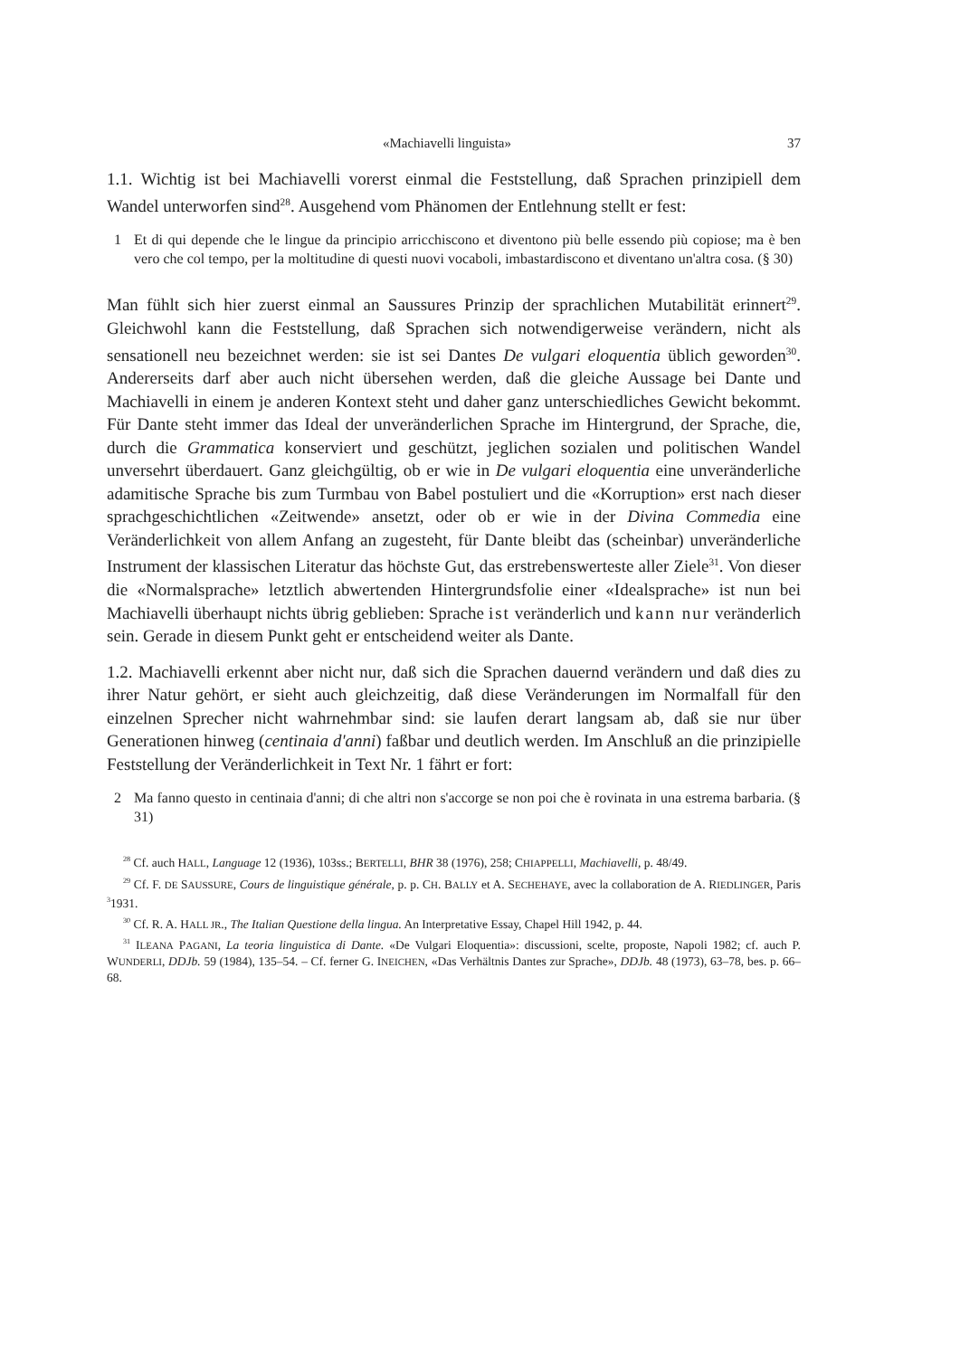«Machiavelli linguista» 37
1.1. Wichtig ist bei Machiavelli vorerst einmal die Feststellung, daß Sprachen prinzipiell dem Wandel unterworfen sind<sup>28</sup>. Ausgehend vom Phänomen der Entlehnung stellt er fest:
1 Et di qui depende che le lingue da principio arricchiscono et diventono più belle essendo più copiose; ma è ben vero che col tempo, per la moltitudine di questi nuovi vocaboli, imbastardiscono et diventano un'altra cosa. (§ 30)
Man fühlt sich hier zuerst einmal an Saussures Prinzip der sprachlichen Mutabilität erinnert<sup>29</sup>. Gleichwohl kann die Feststellung, daß Sprachen sich notwendigerweise verändern, nicht als sensationell neu bezeichnet werden: sie ist sei Dantes De vulgari eloquentia üblich geworden<sup>30</sup>. Andererseits darf aber auch nicht übersehen werden, daß die gleiche Aussage bei Dante und Machiavelli in einem je anderen Kontext steht und daher ganz unterschiedliches Gewicht bekommt. Für Dante steht immer das Ideal der unveränderlichen Sprache im Hintergrund, der Sprache, die, durch die Grammatica konserviert und geschützt, jeglichen sozialen und politischen Wandel unversehrt überdauert. Ganz gleichgültig, ob er wie in De vulgari eloquentia eine unveränderliche adamitische Sprache bis zum Turmbau von Babel postuliert und die «Korruption» erst nach dieser sprachgeschichtlichen «Zeitwende» ansetzt, oder ob er wie in der Divina Commedia eine Veränderlichkeit von allem Anfang an zugesteht, für Dante bleibt das (scheinbar) unveränderliche Instrument der klassischen Literatur das höchste Gut, das erstrebenswerteste aller Ziele<sup>31</sup>. Von dieser die «Normalsprache» letztlich abwertenden Hintergrundsfolie einer «Idealsprache» ist nun bei Machiavelli überhaupt nichts übrig geblieben: Sprache ist veränderlich und kann nur veränderlich sein. Gerade in diesem Punkt geht er entscheidend weiter als Dante.
1.2. Machiavelli erkennt aber nicht nur, daß sich die Sprachen dauernd verändern und daß dies zu ihrer Natur gehört, er sieht auch gleichzeitig, daß diese Veränderungen im Normalfall für den einzelnen Sprecher nicht wahrnehmbar sind: sie laufen derart langsam ab, daß sie nur über Generationen hinweg (centinaia d'anni) faßbar und deutlich werden. Im Anschluß an die prinzipielle Feststellung der Veränderlichkeit in Text Nr. 1 fährt er fort:
2 Ma fanno questo in centinaia d'anni; di che altri non s'accorge se non poi che è rovinata in una estrema barbaria. (§ 31)
<sup>28</sup> Cf. auch HALL, Language 12 (1936), 103ss.; BERTELLI, BHR 38 (1976), 258; CHIAPPELLI, Machiavelli, p. 48/49.
<sup>29</sup> Cf. F. DE SAUSSURE, Cours de linguistique générale, p. p. CH. BALLY et A. SECHEHAYE, avec la collaboration de A. RIEDLINGER, Paris <sup>3</sup>1931.
<sup>30</sup> Cf. R. A. HALL JR., The Italian Questione della lingua. An Interpretative Essay, Chapel Hill 1942, p. 44.
<sup>31</sup> ILEANA PAGANI, La teoria linguistica di Dante. «De Vulgari Eloquentia»: discussioni, scelte, proposte, Napoli 1982; cf. auch P. WUNDERLI, DDJb. 59 (1984), 135–54. – Cf. ferner G. INEICHEN, «Das Verhältnis Dantes zur Sprache», DDJb. 48 (1973), 63–78, bes. p. 66–68.